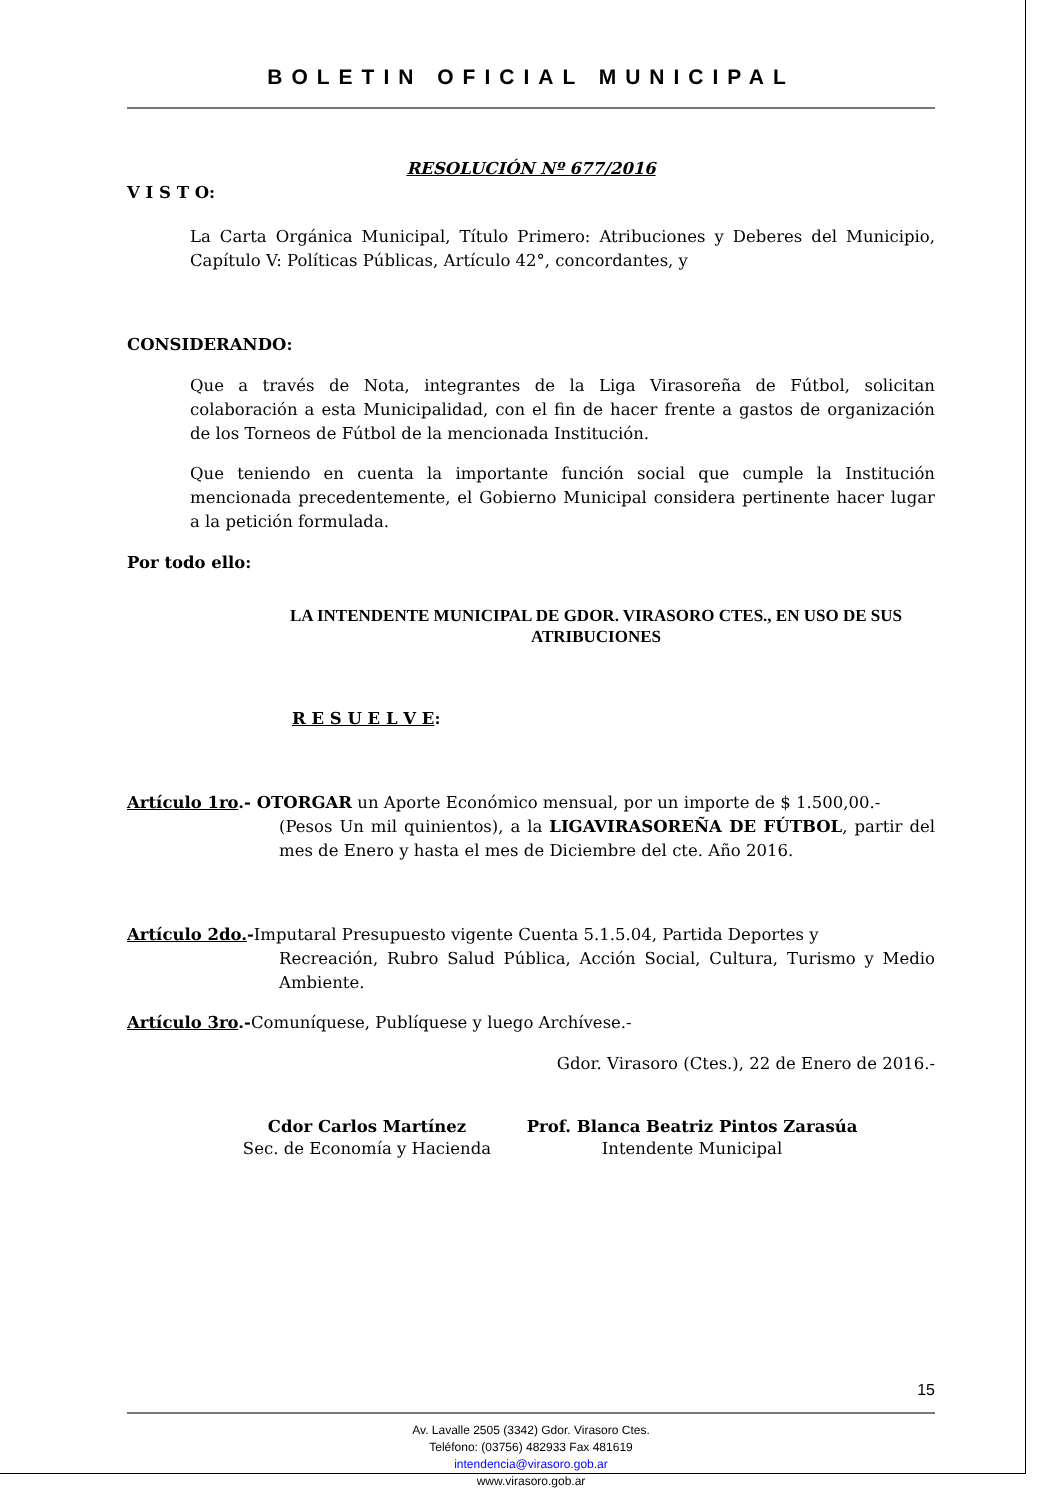BOLETIN OFICIAL MUNICIPAL
RESOLUCIÓN Nº 677/2016
V I S T O:
La Carta Orgánica Municipal, Título Primero: Atribuciones y Deberes del Municipio, Capítulo V: Políticas Públicas, Artículo 42°, concordantes, y
CONSIDERANDO:
Que a través de Nota, integrantes de la Liga Virasoreña de Fútbol, solicitan colaboración a esta Municipalidad, con el fin de hacer frente a gastos de organización de los Torneos de Fútbol de la mencionada Institución.
Que teniendo en cuenta la importante función social que cumple la Institución mencionada precedentemente, el Gobierno Municipal considera pertinente hacer lugar a la petición formulada.
Por todo ello:
LA INTENDENTE MUNICIPAL DE GDOR. VIRASORO CTES., EN USO DE SUS ATRIBUCIONES
R E S U E L V E:
Artículo 1ro.- OTORGAR un Aporte Económico mensual, por un importe de $ 1.500,00.-
(Pesos Un mil quinientos), a la LIGAVIRASOREÑA DE FÚTBOL, partir del mes de Enero y hasta el mes de Diciembre del cte. Año 2016.
Artículo 2do.-Imputaral Presupuesto vigente Cuenta 5.1.5.04, Partida Deportes y
Recreación, Rubro Salud Pública, Acción Social, Cultura, Turismo y Medio Ambiente.
Artículo 3ro.-Comuníquese, Publíquese y luego Archívese.-
Gdor. Virasoro (Ctes.), 22 de Enero de 2016.-
Cdor Carlos Martínez
Sec. de Economía y Hacienda
Prof. Blanca Beatriz Pintos Zarasúa
Intendente Municipal
15
Av. Lavalle 2505 (3342) Gdor. Virasoro Ctes.
Teléfono: (03756) 482933 Fax 481619
intendencia@virasoro.gob.ar
www.virasoro.gob.ar